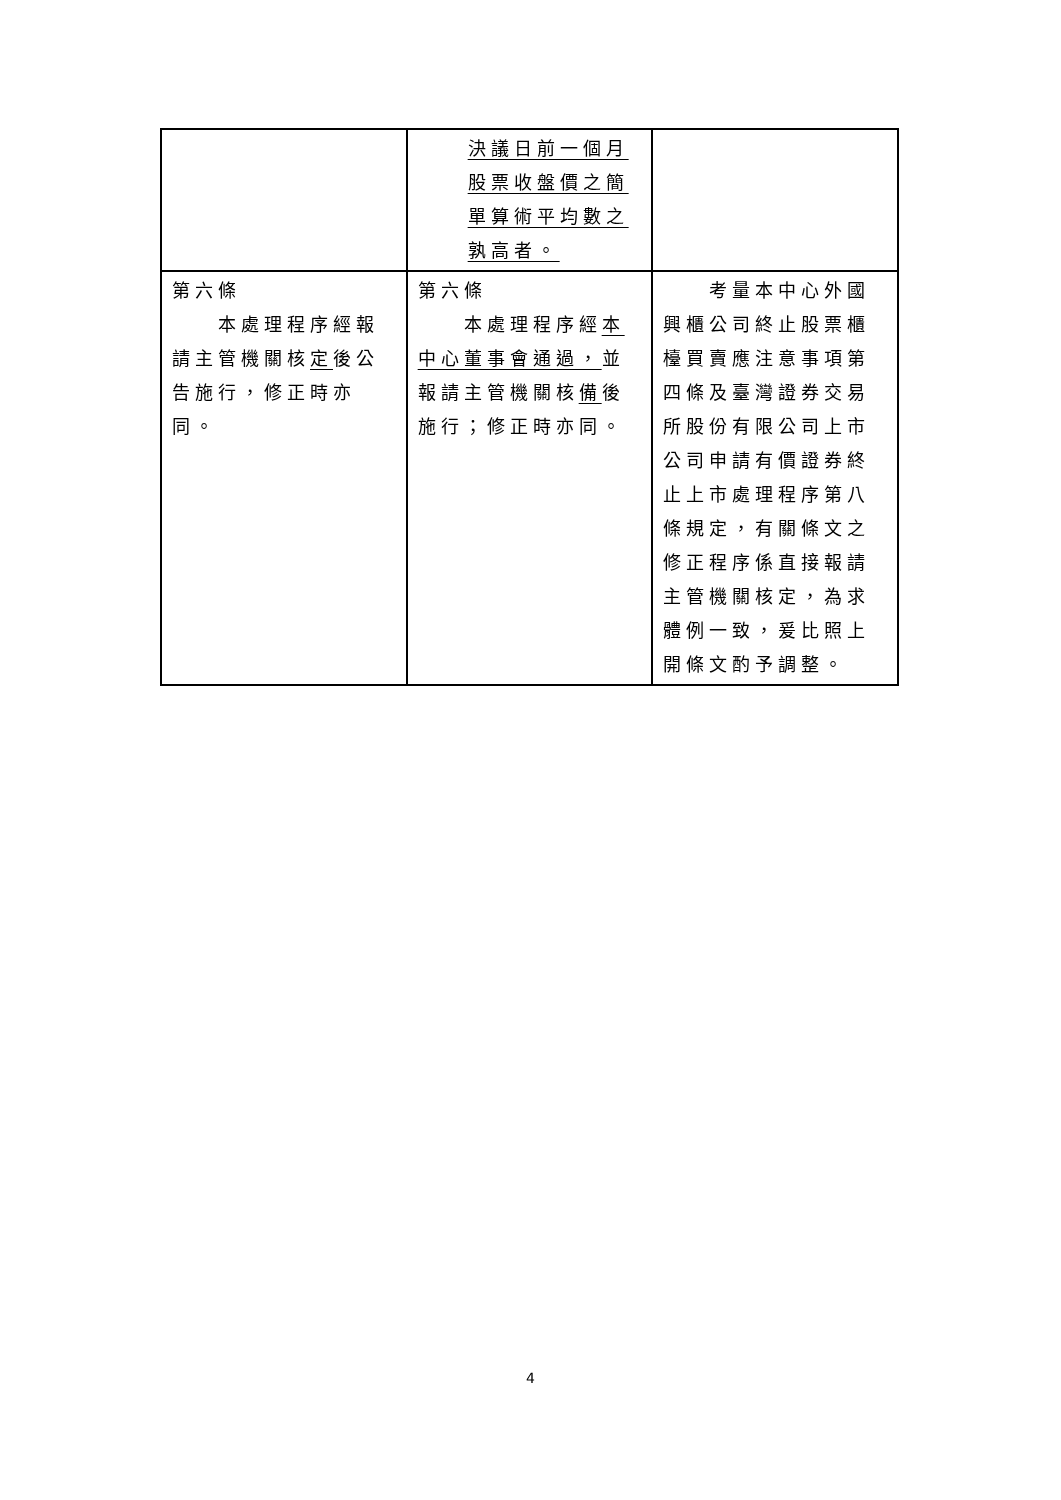| | 決議日前一個月股票收盤價之簡單算術平均數之孰高者。 | |
| 第六條 本處理程序經報請主管機關核 定 後公告施行，修正時亦同。 | 第六條 本處理程序經 本中心董事會通過， 並報請主管機關核 備 後施行；修正時亦同。 | 考量本中心外國興櫃公司終止股票櫃檯買賣應注意事項第四條及臺灣證券交易所股份有限公司上市公司申請有價證券終止上市處理程序第八條規定，有關條文之修正程序係直接報請主管機關核定，為求體例一致，爰比照上開條文酌予調整。 |
4